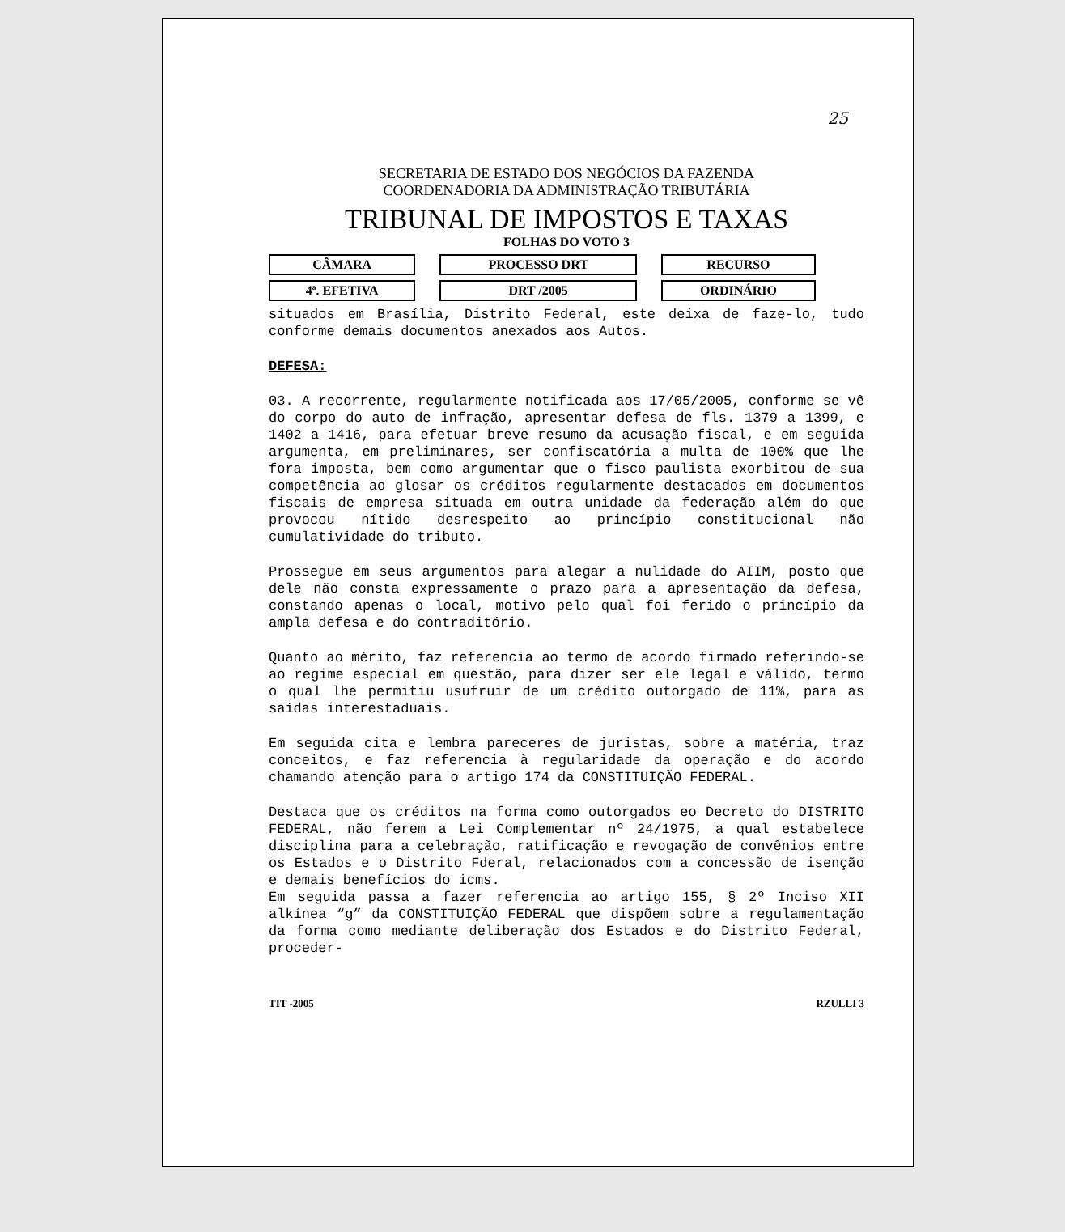25
SECRETARIA DE ESTADO DOS NEGÓCIOS DA FAZENDA
COORDENADORIA DA ADMINISTRAÇÃO TRIBUTÁRIA
TRIBUNAL DE IMPOSTOS E TAXAS
FOLHAS DO VOTO 3
| CÂMARA | PROCESSO DRT | RECURSO |
| --- | --- | --- |
| 4ª. EFETIVA | DRT /2005 | ORDINÁRIO |
situados em Brasília, Distrito Federal, este deixa de faze-lo, tudo conforme demais documentos anexados aos Autos.
DEFESA:
03. A recorrente, regularmente notificada aos 17/05/2005, conforme se vê do corpo do auto de infração, apresentar defesa de fls. 1379 a 1399, e 1402 a 1416, para efetuar breve resumo da acusação fiscal, e em seguida argumenta, em preliminares, ser confiscatória a multa de 100% que lhe fora imposta, bem como argumentar que o fisco paulista exorbitou de sua competência ao glosar os créditos regularmente destacados em documentos fiscais de empresa situada em outra unidade da federação além do que provocou nítido desrespeito ao princípio constitucional não cumulatividade do tributo.
Prossegue em seus argumentos para alegar a nulidade do AIIM, posto que dele não consta expressamente o prazo para a apresentação da defesa, constando apenas o local, motivo pelo qual foi ferido o princípio da ampla defesa e do contraditório.
Quanto ao mérito, faz referencia ao termo de acordo firmado referindo-se ao regime especial em questão, para dizer ser ele legal e válido, termo o qual lhe permitiu usufruir de um crédito outorgado de 11%, para as saídas interestaduais.
Em seguida cita e lembra pareceres de juristas, sobre a matéria, traz conceitos, e faz referencia à regularidade da operação e do acordo chamando atenção para o artigo 174 da CONSTITUIÇÃO FEDERAL.
Destaca que os créditos na forma como outorgados eo Decreto do DISTRITO FEDERAL, não ferem a Lei Complementar nº 24/1975, a qual estabelece disciplina para a celebração, ratificação e revogação de convênios entre os Estados e o Distrito Fderal, relacionados com a concessão de isenção e demais benefícios do icms.
Em seguida passa a fazer referencia ao artigo 155, § 2º Inciso XII alkínea “g” da CONSTITUIÇÃO FEDERAL que dispõem sobre a regulamentação da forma como mediante deliberação dos Estados e do Distrito Federal, proceder-
TIT -2005 RZULLI 3